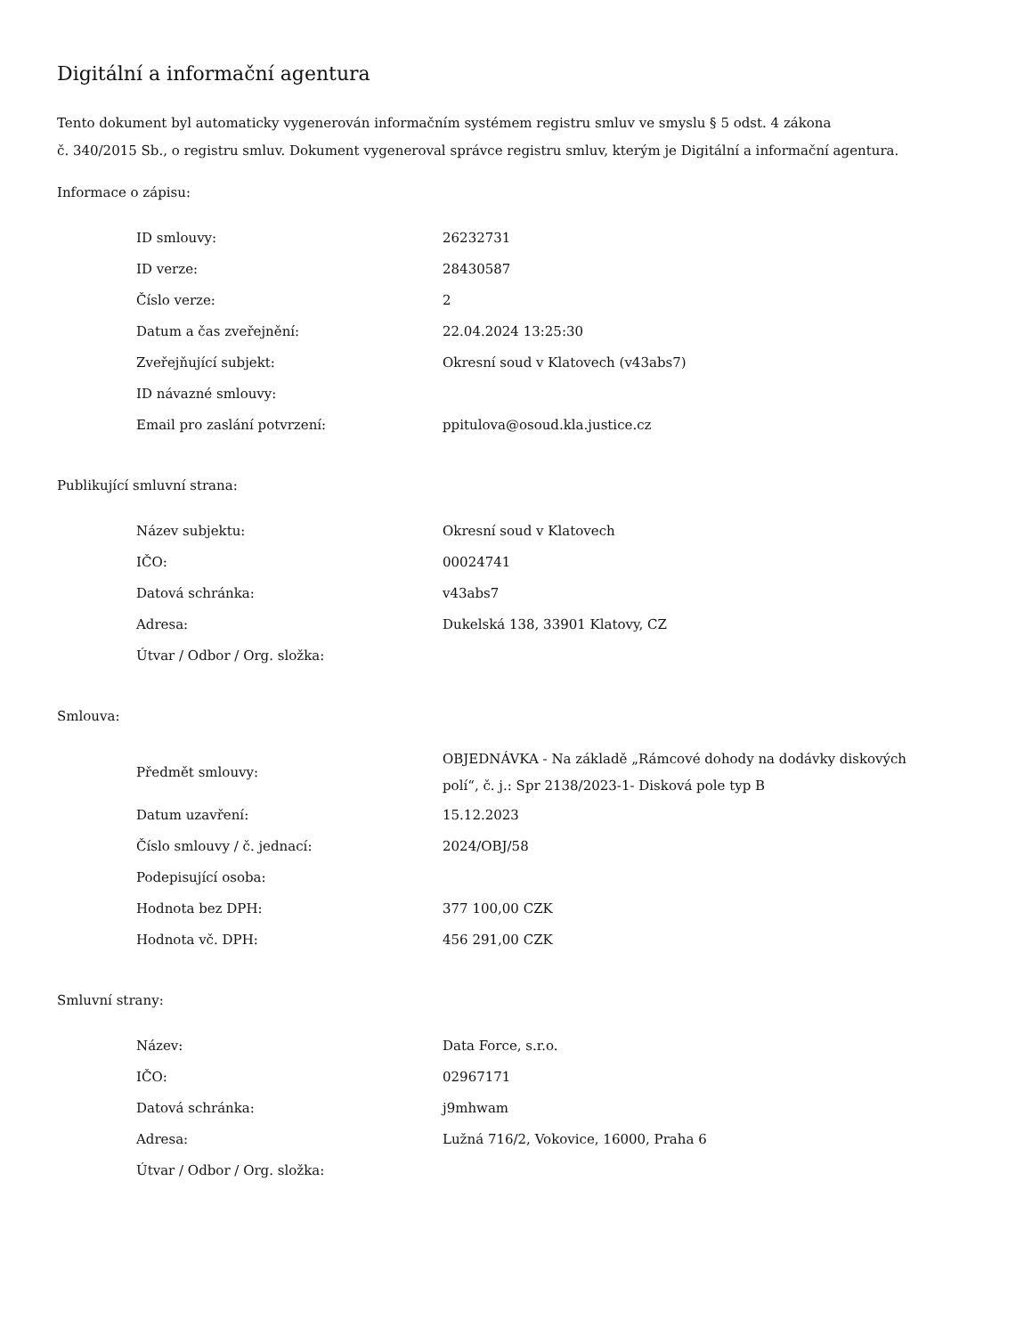Digitální a informační agentura
Tento dokument byl automaticky vygenerován informačním systémem registru smluv ve smyslu § 5 odst. 4 zákona
č. 340/2015 Sb., o registru smluv. Dokument vygeneroval správce registru smluv, kterým je Digitální a informační agentura.
Informace o zápisu:
| ID smlouvy: | 26232731 |
| ID verze: | 28430587 |
| Číslo verze: | 2 |
| Datum a čas zveřejnění: | 22.04.2024 13:25:30 |
| Zveřejňující subjekt: | Okresní soud v Klatovech (v43abs7) |
| ID návazné smlouvy: | |
| Email pro zaslání potvrzení: | ppitulova@osoud.kla.justice.cz |
Publikující smluvní strana:
| Název subjektu: | Okresní soud v Klatovech |
| IČO: | 00024741 |
| Datová schránka: | v43abs7 |
| Adresa: | Dukelská 138, 33901 Klatovy, CZ |
| Útvar / Odbor / Org. složka: | |
Smlouva:
| Předmět smlouvy: | OBJEDNÁVKA - Na základě „Rámcové dohody na dodávky diskových polí“, č. j.: Spr 2138/2023-1- Disková pole typ B |
| Datum uzavření: | 15.12.2023 |
| Číslo smlouvy / č. jednací: | 2024/OBJ/58 |
| Podepisující osoba: | |
| Hodnota bez DPH: | 377 100,00 CZK |
| Hodnota vč. DPH: | 456 291,00 CZK |
Smluvní strany:
| Název: | Data Force, s.r.o. |
| IČO: | 02967171 |
| Datová schránka: | j9mhwam |
| Adresa: | Lužná 716/2, Vokovice, 16000, Praha 6 |
| Útvar / Odbor / Org. složka: | |